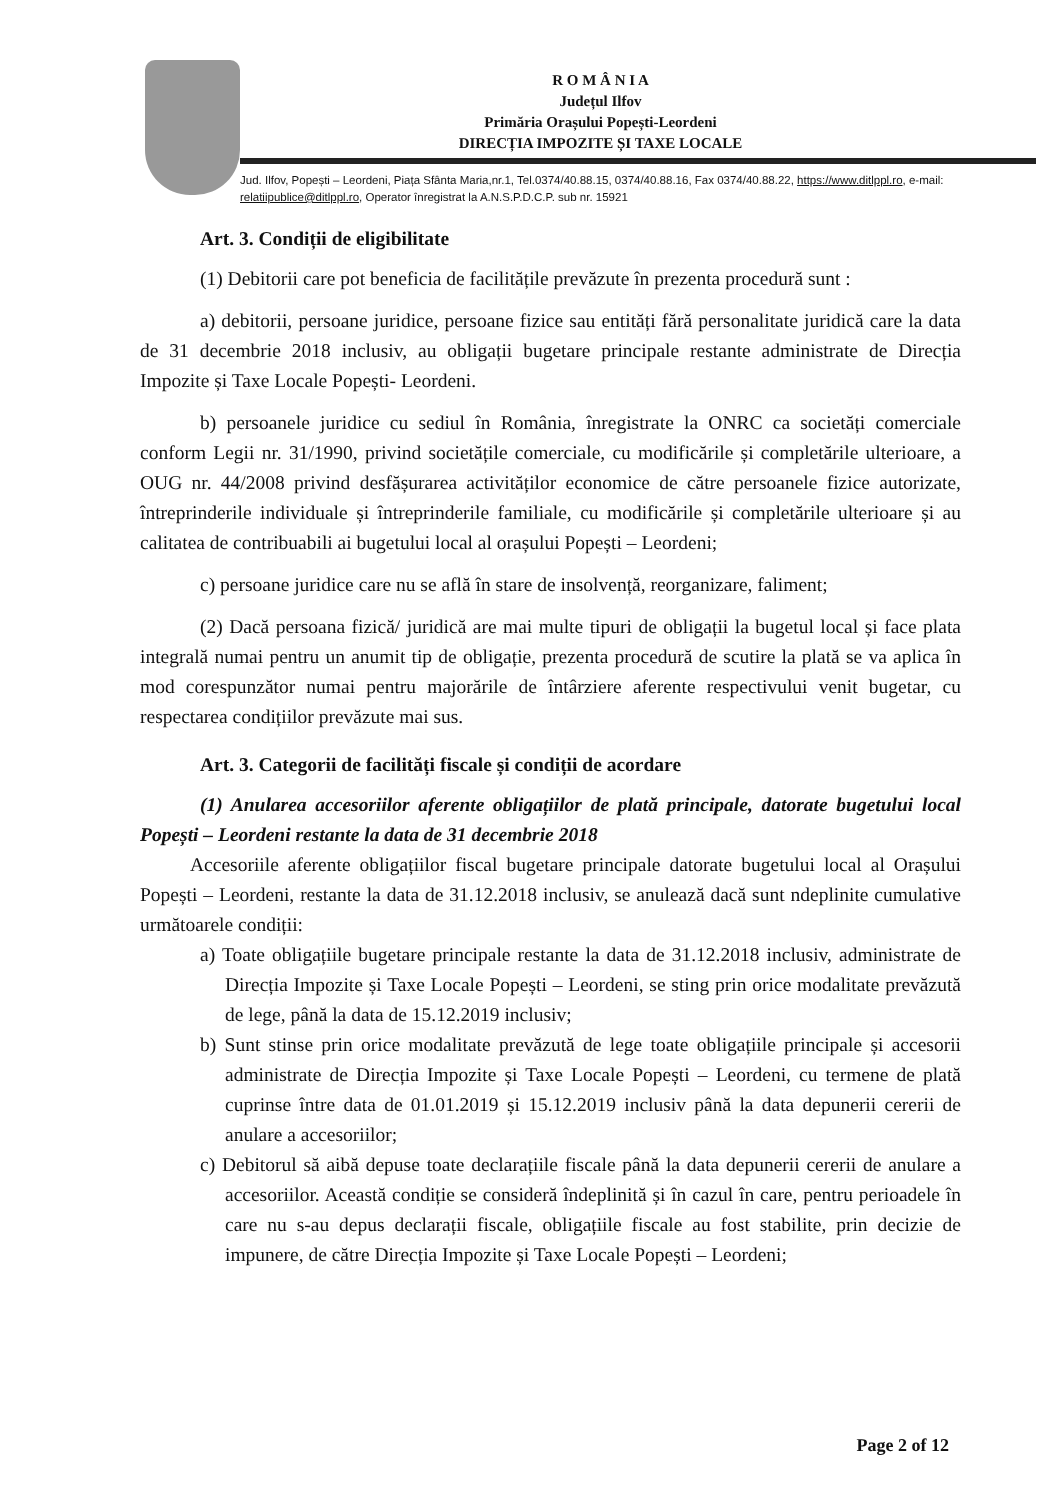R O M Â N I A
Județul Ilfov
Primăria Orașului Popești-Leordeni
DIRECȚIA IMPOZITE ȘI TAXE LOCALE
Jud. Ilfov, Popești – Leordeni, Piața Sfânta Maria,nr.1, Tel.0374/40.88.15, 0374/40.88.16, Fax 0374/40.88.22, https://www.ditlppl.ro, e-mail: relatiipublice@ditlppl.ro, Operator înregistrat la A.N.S.P.D.C.P. sub nr. 15921
Art. 3. Condiții de eligibilitate
(1) Debitorii care pot beneficia de facilitățile prevăzute în prezenta procedură sunt :
a) debitorii, persoane juridice, persoane fizice sau entități fără personalitate juridică care la data de 31 decembrie 2018 inclusiv, au obligații bugetare principale restante administrate de Direcția Impozite și Taxe Locale Popești- Leordeni.
b) persoanele juridice cu sediul în România, înregistrate la ONRC ca societăți comerciale conform Legii nr. 31/1990, privind societățile comerciale, cu modificările și completările ulterioare, a OUG nr. 44/2008 privind desfășurarea activităților economice de către persoanele fizice autorizate, întreprinderile individuale și întreprinderile familiale, cu modificările și completările ulterioare și au calitatea de contribuabili ai bugetului local al orașului Popești – Leordeni;
c) persoane juridice care nu se află în stare de insolvență, reorganizare, faliment;
(2) Dacă persoana fizică/ juridică are mai multe tipuri de obligații la bugetul local și face plata integrală numai pentru un anumit tip de obligație, prezenta procedură de scutire la plată se va aplica în mod corespunzător numai pentru majorările de întârziere aferente respectivului venit bugetar, cu respectarea condițiilor prevăzute mai sus.
Art. 3. Categorii de facilități fiscale și condiții de acordare
(1) Anularea accesoriilor aferente obligațiilor de plată principale, datorate bugetului local Popești – Leordeni restante la data de 31 decembrie 2018
Accesoriile aferente obligațiilor fiscal bugetare principale datorate bugetului local al Orașului Popești – Leordeni, restante la data de 31.12.2018 inclusiv, se anulează dacă sunt ndeplinite cumulative următoarele condiții:
a) Toate obligațiile bugetare principale restante la data de 31.12.2018 inclusiv, administrate de Direcția Impozite și Taxe Locale Popești – Leordeni, se sting prin orice modalitate prevăzută de lege, până la data de 15.12.2019 inclusiv;
b) Sunt stinse prin orice modalitate prevăzută de lege toate obligațiile principale și accesorii administrate de Direcția Impozite și Taxe Locale Popești – Leordeni, cu termene de plată cuprinse între data de 01.01.2019 și 15.12.2019 inclusiv până la data depunerii cererii de anulare a accesoriilor;
c) Debitorul să aibă depuse toate declarațiile fiscale până la data depunerii cererii de anulare a accesoriilor. Această condiție se consideră îndeplinită și în cazul în care, pentru perioadele în care nu s-au depus declarații fiscale, obligațiile fiscale au fost stabilite, prin decizie de impunere, de către Direcția Impozite și Taxe Locale Popești – Leordeni;
Page 2 of 12